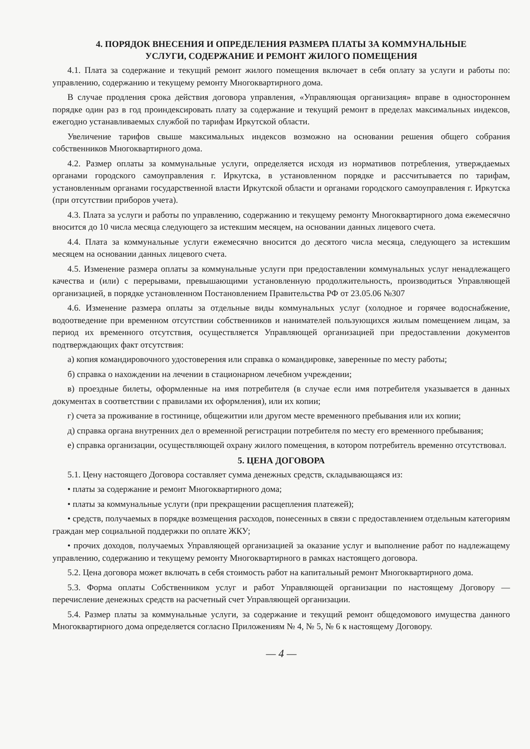4. ПОРЯДОК ВНЕСЕНИЯ И ОПРЕДЕЛЕНИЯ РАЗМЕРА ПЛАТЫ ЗА КОММУНАЛЬНЫЕ
УСЛУГИ, СОДЕРЖАНИЕ И РЕМОНТ ЖИЛОГО ПОМЕЩЕНИЯ
4.1. Плата за содержание и текущий ремонт жилого помещения включает в себя оплату за услуги и работы по: управлению, содержанию и текущему ремонту Многоквартирного дома.
В случае продления срока действия договора управления, «Управляющая организация» вправе в одностороннем порядке один раз в год проиндексировать плату за содержание и текущий ремонт в пределах максимальных индексов, ежегодно устанавливаемых службой по тарифам Иркутской области.
Увеличение тарифов свыше максимальных индексов возможно на основании решения общего собрания собственников Многоквартирного дома.
4.2. Размер оплаты за коммунальные услуги, определяется исходя из нормативов потребления, утверждаемых органами городского самоуправления г. Иркутска, в установленном порядке и рассчитывается по тарифам, установленным органами государственной власти Иркутской области и органами городского самоуправления г. Иркутска (при отсутствии приборов учета).
4.3. Плата за услуги и работы по управлению, содержанию и текущему ремонту Многоквартирного дома ежемесячно вносится до 10 числа месяца следующего за истекшим месяцем, на основании данных лицевого счета.
4.4. Плата за коммунальные услуги ежемесячно вносится до десятого числа месяца, следующего за истекшим месяцем на основании данных лицевого счета.
4.5. Изменение размера оплаты за коммунальные услуги при предоставлении коммунальных услуг ненадлежащего качества и (или) с перерывами, превышающими установленную продолжительность, производиться Управляющей организацией, в порядке установленном Постановлением Правительства РФ от 23.05.06 №307
4.6. Изменение размера оплаты за отдельные виды коммунальных услуг (холодное и горячее водоснабжение, водоотведение при временном отсутствии собственников и нанимателей пользующихся жилым помещением лицам, за период их временного отсутствия, осуществляется Управляющей организацией при предоставлении документов подтверждающих факт отсутствия:
а) копия командировочного удостоверения или справка о командировке, заверенные по месту работы;
б) справка о нахождении на лечении в стационарном лечебном учреждении;
в) проездные билеты, оформленные на имя потребителя (в случае если имя потребителя указывается в данных документах в соответствии с правилами их оформления), или их копии;
г) счета за проживание в гостинице, общежитии или другом месте временного пребывания или их копии;
д) справка органа внутренних дел о временной регистрации потребителя по месту его временного пребывания;
е) справка организации, осуществляющей охрану жилого помещения, в котором потребитель временно отсутствовал.
5. ЦЕНА ДОГОВОРА
5.1. Цену настоящего Договора составляет сумма денежных средств, складывающаяся из:
• платы за содержание и ремонт Многоквартирного дома;
• платы за коммунальные услуги (при прекращении расщепления платежей);
• средств, получаемых в порядке возмещения расходов, понесенных в связи с предоставлением отдельным категориям граждан мер социальной поддержки по оплате ЖКУ;
• прочих доходов, получаемых Управляющей организацией за оказание услуг и выполнение работ по надлежащему управлению, содержанию и текущему ремонту Многоквартирного в рамках настоящего договора.
5.2. Цена договора может включать в себя стоимость работ на капитальный ремонт Многоквартирного дома.
5.3. Форма оплаты Собственником услуг и работ Управляющей организации по настоящему Договору — перечисление денежных средств на расчетный счет Управляющей организации.
5.4. Размер платы за коммунальные услуги, за содержание и текущий ремонт общедомового имущества данного Многоквартирного дома определяется согласно Приложениям № 4, № 5, № 6 к настоящему Договору.
— 4 —